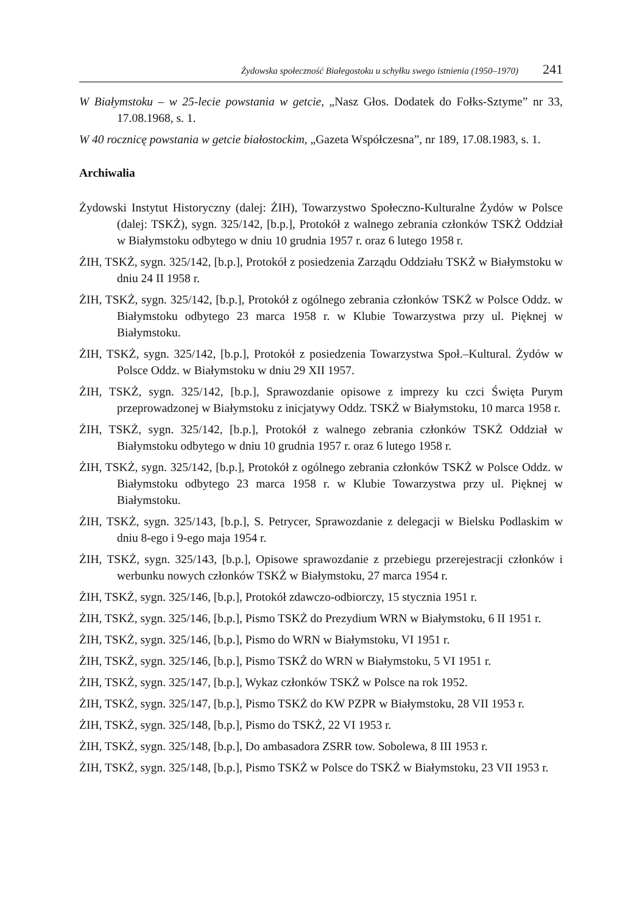Żydowska społeczność Białegostoku u schyłku swego istnienia (1950–1970) 241
W Białymstoku – w 25-lecie powstania w getcie, „Nasz Głos. Dodatek do Fołks-Sztyme” nr 33, 17.08.1968, s. 1.
W 40 rocznicę powstania w getcie białostockim, „Gazeta Współczesna”, nr 189, 17.08.1983, s. 1.
Archiwalia
Żydowski Instytut Historyczny (dalej: ŻIH), Towarzystwo Społeczno-Kulturalne Żydów w Polsce (dalej: TSKŻ), sygn. 325/142, [b.p.], Protokół z walnego zebrania członków TSKŻ Oddział w Białymstoku odbytego w dniu 10 grudnia 1957 r. oraz 6 lutego 1958 r.
ŻIH, TSKŻ, sygn. 325/142, [b.p.], Protokół z posiedzenia Zarządu Oddziału TSKŻ w Białymstoku w dniu 24 II 1958 r.
ŻIH, TSKŻ, sygn. 325/142, [b.p.], Protokół z ogólnego zebrania członków TSKŻ w Polsce Oddz. w Białymstoku odbytego 23 marca 1958 r. w Klubie Towarzystwa przy ul. Pięknej w Białymstoku.
ŻIH, TSKŻ, sygn. 325/142, [b.p.], Protokół z posiedzenia Towarzystwa Społ.–Kultural. Żydów w Polsce Oddz. w Białymstoku w dniu 29 XII 1957.
ŻIH, TSKŻ, sygn. 325/142, [b.p.], Sprawozdanie opisowe z imprezy ku czci Święta Purym przeprowadzonej w Białymstoku z inicjatywy Oddz. TSKŻ w Białymstoku, 10 marca 1958 r.
ŻIH, TSKŻ, sygn. 325/142, [b.p.], Protokół z walnego zebrania członków TSKŻ Oddział w Białymstoku odbytego w dniu 10 grudnia 1957 r. oraz 6 lutego 1958 r.
ŻIH, TSKŻ, sygn. 325/142, [b.p.], Protokół z ogólnego zebrania członków TSKŻ w Polsce Oddz. w Białymstoku odbytego 23 marca 1958 r. w Klubie Towarzystwa przy ul. Pięknej w Białymstoku.
ŻIH, TSKŻ, sygn. 325/143, [b.p.], S. Petrycer, Sprawozdanie z delegacji w Bielsku Podlaskim w dniu 8-ego i 9-ego maja 1954 r.
ŻIH, TSKŻ, sygn. 325/143, [b.p.], Opisowe sprawozdanie z przebiegu przerejestracji członków i werbunku nowych członków TSKŻ w Białymstoku, 27 marca 1954 r.
ŻIH, TSKŻ, sygn. 325/146, [b.p.], Protokół zdawczo-odbiorczy, 15 stycznia 1951 r.
ŻIH, TSKŻ, sygn. 325/146, [b.p.], Pismo TSKŻ do Prezydium WRN w Białymstoku, 6 II 1951 r.
ŻIH, TSKŻ, sygn. 325/146, [b.p.], Pismo do WRN w Białymstoku, VI 1951 r.
ŻIH, TSKŻ, sygn. 325/146, [b.p.], Pismo TSKŻ do WRN w Białymstoku, 5 VI 1951 r.
ŻIH, TSKŻ, sygn. 325/147, [b.p.], Wykaz członków TSKŻ w Polsce na rok 1952.
ŻIH, TSKŻ, sygn. 325/147, [b.p.], Pismo TSKŻ do KW PZPR w Białymstoku, 28 VII 1953 r.
ŻIH, TSKŻ, sygn. 325/148, [b.p.], Pismo do TSKŻ, 22 VI 1953 r.
ŻIH, TSKŻ, sygn. 325/148, [b.p.], Do ambasadora ZSRR tow. Sobolewa, 8 III 1953 r.
ŻIH, TSKŻ, sygn. 325/148, [b.p.], Pismo TSKŻ w Polsce do TSKŻ w Białymstoku, 23 VII 1953 r.